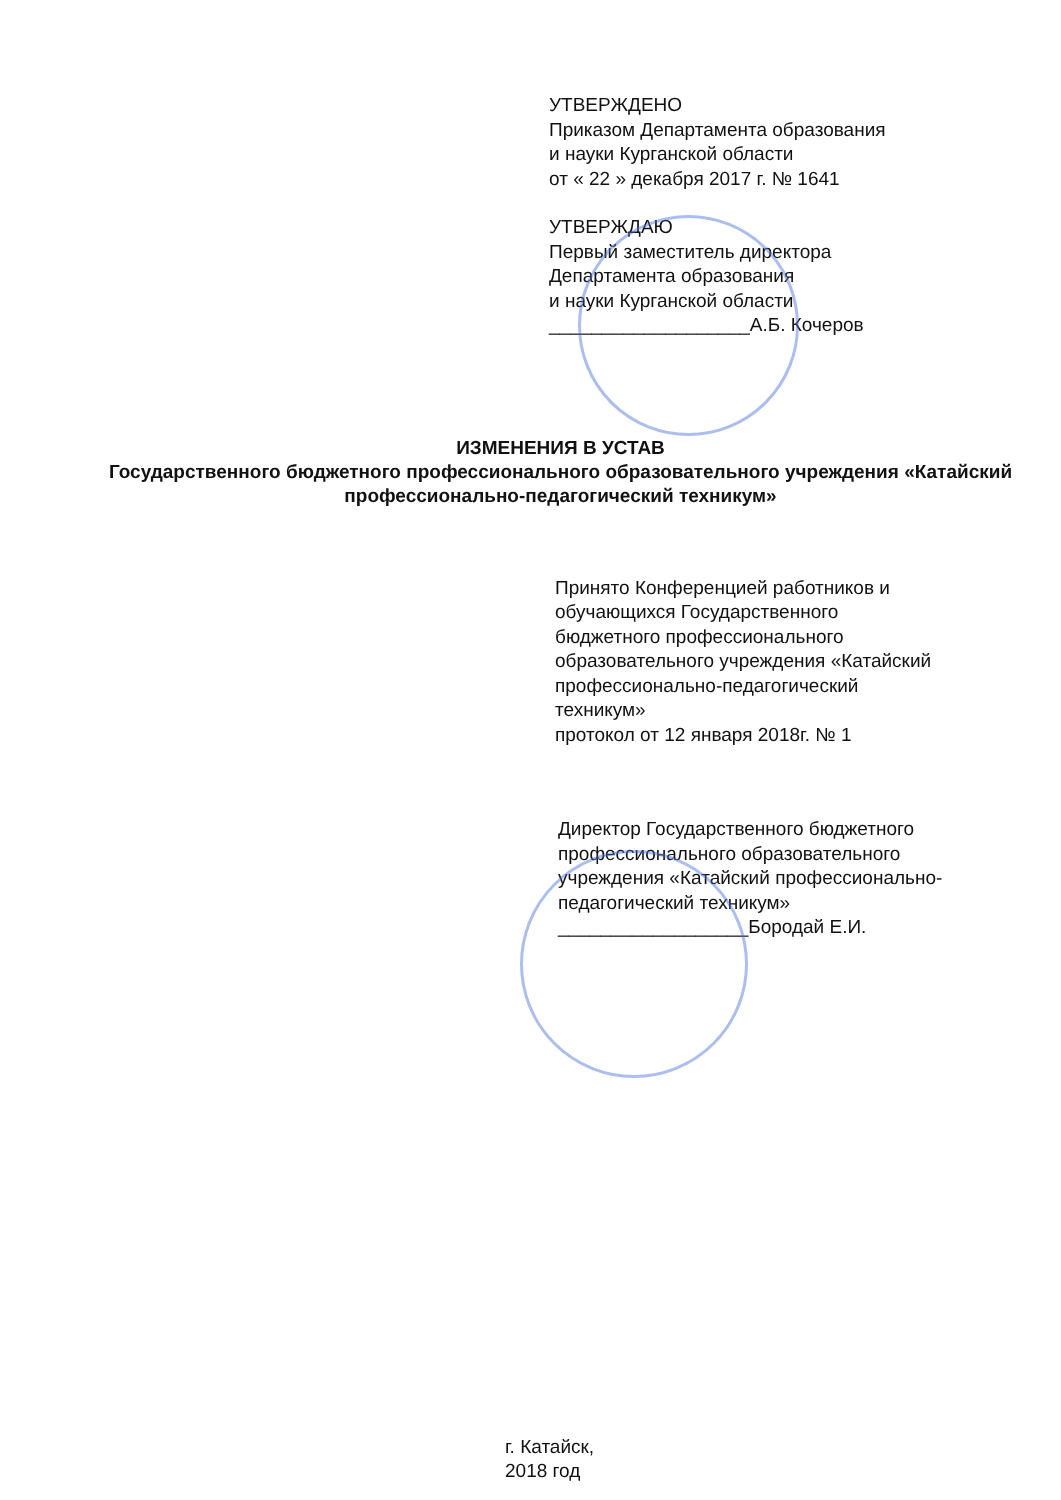УТВЕРЖДЕНО
Приказом Департамента образования
и науки Курганской области
от « 22 » декабря 2017 г. № 1641
УТВЕРЖДАЮ
Первый заместитель директора
Департамента образования
и науки Курганской области
___________________А.Б. Кочеров
ИЗМЕНЕНИЯ В УСТАВ
Государственного бюджетного профессионального образовательного учреждения «Катайский профессионально-педагогический техникум»
Принято Конференцией работников и
обучающихся Государственного
бюджетного профессионального
образовательного учреждения «Катайский
профессионально-педагогический
техникум»
протокол от 12 января 2018г. № 1
Директор Государственного бюджетного профессионального образовательного учреждения «Катайский профессионально-педагогический техникум» __________________Бородай Е.И.
г. Катайск,
2018 год